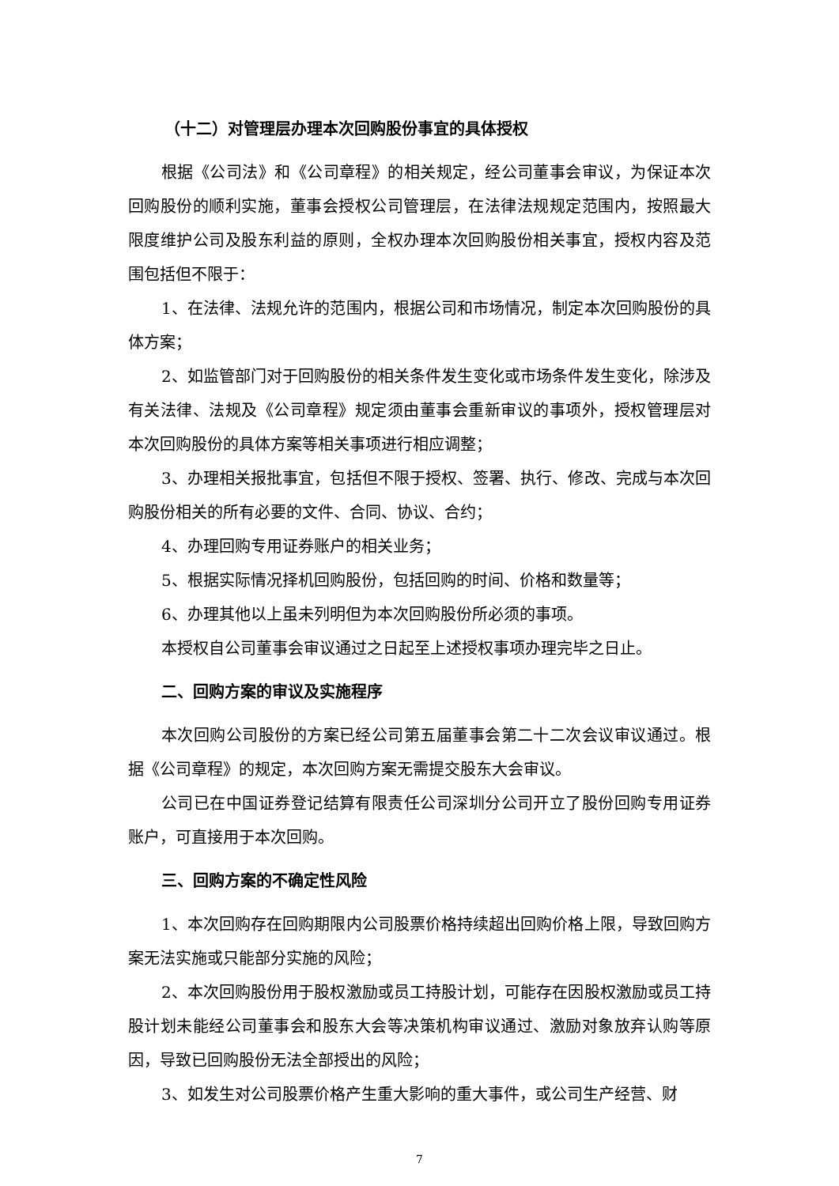（十二）对管理层办理本次回购股份事宜的具体授权
根据《公司法》和《公司章程》的相关规定，经公司董事会审议，为保证本次回购股份的顺利实施，董事会授权公司管理层，在法律法规规定范围内，按照最大限度维护公司及股东利益的原则，全权办理本次回购股份相关事宜，授权内容及范围包括但不限于：
1、在法律、法规允许的范围内，根据公司和市场情况，制定本次回购股份的具体方案；
2、如监管部门对于回购股份的相关条件发生变化或市场条件发生变化，除涉及有关法律、法规及《公司章程》规定须由董事会重新审议的事项外，授权管理层对本次回购股份的具体方案等相关事项进行相应调整；
3、办理相关报批事宜，包括但不限于授权、签署、执行、修改、完成与本次回购股份相关的所有必要的文件、合同、协议、合约；
4、办理回购专用证券账户的相关业务；
5、根据实际情况择机回购股份，包括回购的时间、价格和数量等；
6、办理其他以上虽未列明但为本次回购股份所必须的事项。
本授权自公司董事会审议通过之日起至上述授权事项办理完毕之日止。
二、回购方案的审议及实施程序
本次回购公司股份的方案已经公司第五届董事会第二十二次会议审议通过。根据《公司章程》的规定，本次回购方案无需提交股东大会审议。
公司已在中国证券登记结算有限责任公司深圳分公司开立了股份回购专用证券账户，可直接用于本次回购。
三、回购方案的不确定性风险
1、本次回购存在回购期限内公司股票价格持续超出回购价格上限，导致回购方案无法实施或只能部分实施的风险；
2、本次回购股份用于股权激励或员工持股计划，可能存在因股权激励或员工持股计划未能经公司董事会和股东大会等决策机构审议通过、激励对象放弃认购等原因，导致已回购股份无法全部授出的风险；
3、如发生对公司股票价格产生重大影响的重大事件，或公司生产经营、财
7